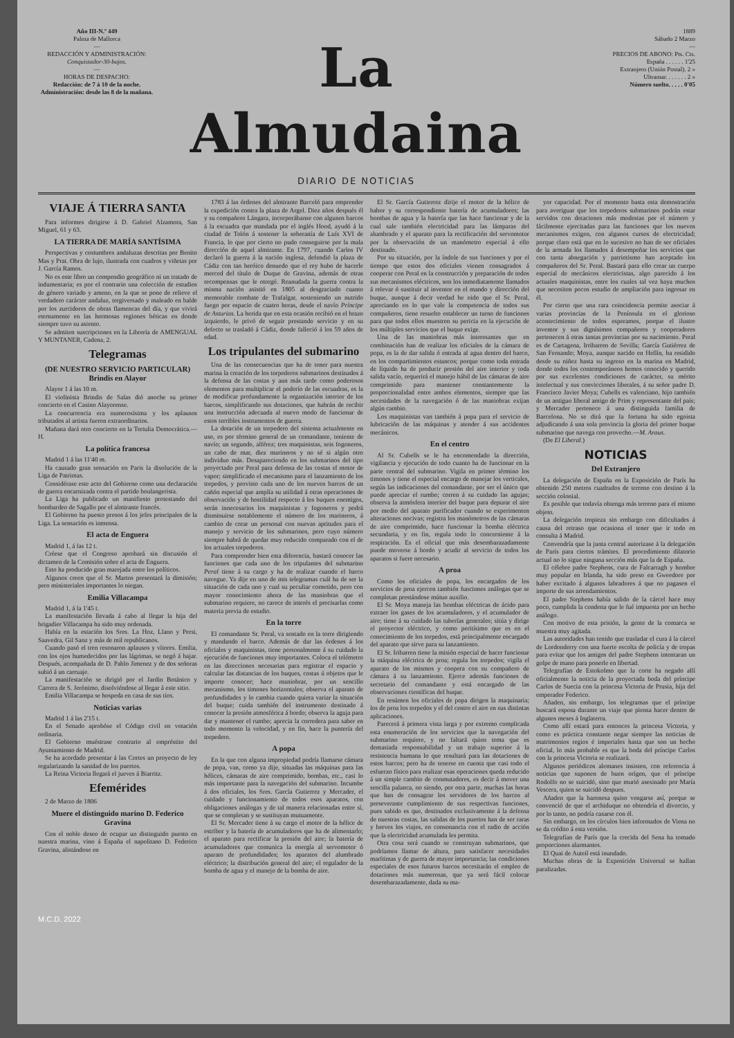Año III-N.º 449
Palma de Mallorca
—
REDACCIÓN Y ADMINISTRACIÓN:
Conquistador-30-bajos.
—
HORAS DE DESPACHO:
Redacción: de 7 á 10 de la noche.
Administración: desde las 8 de la mañana.
La Almudaina
DIARIO DE NOTICIAS
1889
Sábado 2 Marzo
—
PRECIOS DE ABONO: Pts. Cts.
España . . . . . . 1'25
Extranjero (Unión Postal). 2 »
Ultramar. . . . . . . 2 »
Número suelto. . . . . 0'05
VIAJE Á TIERRA SANTA
Para informes dirigirse á D. Gabriel Alzamora, San Miguel, 61 y 63.
LA TIERRA DE MARÍA SANTÍSIMA
Perspectivas y costumbres andaluzas descritas por Benito Mas y Prat. Obra de lujo, ilustrada con cuadros y viñetas por J. García Ramos.
No es este libro un compendio geográfico ni un tratado de indumentaria; es por el contrario una colección de estudios de género variado y ameno, en la que se pone de relieve el verdadero carácter andaluz, tergiversado y maleado en balde por los zurcidores de obras flamencas del día, y que vivirá eternamente en las hermosas regiones béticas en donde siempre tuvo su asiento.
Se admiten suscripciones en la Librería de AMENGUAL Y MUNTANER, Cadena, 2.
Telegramas
(DE NUESTRO SERVICIO PARTICULAR)
Brindis en Alayor
Alayor 1 á las 10 m.
El violinista Brindis de Salas dió anoche su primer concierto en el Casino Alayorense.
La concurrencia era numerosísima y los aplausos tributados al artista fueron extraordinarios.
Mañana dará otro concierto en la Tertulia Democrática.—H.
La política francesa
Madrid 1 á las 11'40 m.
Ha causado gran sensación en Paris la disolución de la Liga de Patriotas.
Considérase este acto del Gobierno como una declaración de guerra encarnizada contra el partido boulangerista.
La Liga ha publicado un manifiesto protestando del bombardeo de Sagallo por el almirante francés.
El Gobierno ha puesto presos á los jefes principales de la Liga. La sensación es inmensa.
El acta de Enguera
Madrid 1, á las 12 t.
Créese que el Congreso aprobará sin discusión el dictamen de la Comisión sobre el acta de Enguera.
Esto ha producido gran marejada entre los políticos.
Algunos creen que el Sr. Martos presentará la dimisión; pero ministeriales importantes lo niegan.
Emilia Villacampa
Madrid 1, á la 1'45 t.
La manifestación llevada á cabo al llegar la hija del brigadier Villacampa ha sido muy ordenada.
Había en la estación los Sres. La Hoz, Llano y Persi, Saavedra, Gil Sanz y más de mil republicanos.
Cuando pasó el tren resonaron aplausos y vítores. Emilia, con los ojos humedecidos por las lágrimas, se negó á bajar. Después, acompañada de D. Pablo Jimenez y de dos señoras subió á un carruaje.
La manifestación se dirigió por el Jardin Botánico y Carrera de S. Jerónimo, disolviéndose al llegar á este sitio.
Emilia Villacampa se hospeda en casa de sus tíos.
Noticias varias
Madrid 1 á las 2'15 t.
En el Senado aprobóse el Código civil en votación ordinaria.
El Gobierno muéstrase contrario al empréstito del Ayuntamiento de Madrid.
Se ha acordado presentar á las Cortes un proyecto de ley regularizando la sanidad de los puertos.
La Reina Victoria llegará el jueves á Biarritz.
Efemérides
2 de Marzo de 1806
Muere el distinguido marino D. Federico Gravina
Con el noble deseo de ocupar un distinguido puesto en nuestra marina, vino á España el napolitano D. Federico Gravina, alistándose en
1783 á las órdenes del almirante Barceló para emprender la expedición contra la plaza de Argel. Diez años después él y su compañero Lángara, incorporábanse con algunos barcos á la escuadra que mandada por el inglés Hood, ayudó á la ciudad de Tolón á sostener la soberanía de Luís XVI de Francia, lo que por cierto no pudo conseguirse por la mala dirección de aquel almirante. En 1797, cuando Carlos IV declaró la guerra á la nación inglesa, defendió la plaza de Cádiz con tan heróico denuedo que el rey hubo de hacerle merced del título de Duque de Gravina, además de otras recompensas que le otorgó. Reanudada la guerra contra la misma nación asistió en 1805 al desgraciado cuanto memorable combate de Trafalgar, sosteniendo un nutrido fuego por espacio de cuatro horas, desde el navío Príncipe de Asturias. La herida que en esta ocasión recibió en el brazo izquierdo, le privó de seguir prestando servicio y en su defecto se trasladó á Cádiz, donde falleció á los 59 años de edad.
Los tripulantes del submarino
Una de las consecuencias que ha de tener para nuestra marina la creación de los torpederos submarinos destinados á la defensa de las costas y aun más tarde como poderosos elementos para multiplicar el poderío de las escuadras, es la de modificar profundamente la organización interior de los barcos, simplificando sus dotaciones, que habrán de recibir una instrucción adecuada al nuevo modo de funcionar de estos terribles instrumentos de guerra.
La dotación de un torpedero del sistema actualmente en uso, es por término general de un comandante, teniente de navío; un segundo, alférez; tres maquinistas, seis fogoneros, un cabo de mar, diez marineros y no sé si algún otro individuo más. Desapareciendo en los submarinos del tipo proyectado por Peral para defensa de las costas el motor de vapor; simplificado el mecanismo para el lanzamiento de los torpedos, y provisto cada uno de los nuevos barcos de un cañón especial que amplía su utilidad á otras operaciones de observación y de hostilidad respecto á los buques enemigos, serán innecesarios los maquinistas y fogoneros y podrá disminuirse notablemente el número de los marineros, á cambio de crear un personal con nuevas aptitudes para el manejo y servicio de los submarinos, pero cuyo número siempre habrá de quedar muy reducido comparado con el de los actuales torpederos.
Para comprender bien esta diferencia, bastará conocer las funciones que cada uno de los tripulantes del submarino Peral tiene á su cargo y ha de realizar cuando el barco navegue. Ya dije en uno de mis telegramas cuál ha de ser la situación de cada uno y cual su peculiar cometido, pero con mayor conocimiento ahora de las maniobras que el submarino requiere, no carece de interés el precisarlas como materia previa de estudio.
En la torre
El comandante Sr. Peral, va sentado en la torre dirigiendo y mandando el barco. Además de dar las órdenes á los oficiales y maquinistas, tiene personalmente á su cuidado la ejecución de funciones muy importantes. Coloca el telémetro en las direcciones necesarias para registrar el espacio y calcular las distancias de los buques, costas ú objetos que le importe conocer; hace maniobrar, por un sencillo mecanismo, los timones horizontales; observa el aparato de profundidades y lo cambia cuando quiera variar la situación del buque; cuida también del instrumento destinado á conocer la presión atmosférica á bordo; observa la aguja para dar y mantener el rumbo; aprecia la corredera para saber en todo momento la velocidad, y en fin, hace la puntería del torpedero.
A popa
En la que con alguna impropiedad podría llamarse cámara de popa, van, como ya dije, situadas las máquinas para las hélices, cámaras de aire comprimido, bombas, etc., casi lo más importante para la navegación del submarino. Incumbe á dos oficiales, los Sres. García Gutierrez y Mercader, el cuidado y funcionamiento de todos esos aparatos, con obligaciones análogas y de tal manera relacionadas entre sí, que se completan y se sustituyan mutuamente.
El Sr. Mercader tiene á su cargo el motor de la hélice de estribor y la batería de acumuladores que ha de alimentarlo; el aparato para rectificar la presión del aire; la batería de acumuladores que comunica la energía al servomotor ó aparato de profundidades; los aparatos del alumbrado eléctrico; la distribución general del aire; el regulador de la bomba de agua y el manejo de la bomba de aire.
El Sr. García Gutierrez dirije el motor de la hélice de babor y su correspondiente batería de acumuladores; las bombas de agua y la batería que las hace funcionar y de la cual sale también electricidad para las lámparas del alumbrado y el aparato para la rectificación del servomotor por la observación de un manómetro especial á ello destinado.
Por su situación, por la índole de sus funciones y por el tiempo que estos dos oficiales vienen consagrados á cooperar con Peral en la construcción y preparación de todos sus mecanismos eléctricos, son los inmediatamente llamados á relevar ó sustituir al inventor en el mando y dirección del buque, aunque á decir verdad he oido que el Sr. Peral, apreciando en lo que vale la competencia de todos sus compañeros, tiene resuelto establecer un turno de funciones para que todos ellos muestren su pericia en la ejecución de los múltiples servicios que el buque exige.
Una de las maniobras más interesantes que en combinación han de realizar los oficiales de la cámara de popa, es la de dar salida ó entrada al agua dentro del barco, en los compartimientos estancos; porque como toda entrada de líquido ha de producir presión del aire interior y toda salida vacío, requerirá el manejo hábil de las cámaras de aire comprimido para mantener constantemente la proporcionalidad entre ambos elementos, siempre que las necesidades de la navegación ó de las maniobras exijan algún cambio.
Los maquinistas van también á popa para el servicio de lubricación de las máquinas y atender á sus accidentes mecánicos.
En el centro
Al Sr. Cubells se le ha encomendado la dirección, vigilancia y ejecución de todo cuanto ha de funcionar en la parte central del submarino. Vigila en primer término los timones y tiene el especial encargo de manejar los verticales, según las indicaciones del comandante, por ser el único que puede apreciar el rumbo; corren á su cuidado las agujas; observa la atmósfera interior del buque para depurar el aire por medio del aparato purificador cuando se experimenten alteraciones nocivas; registra los manómetros de las cámaras de aire comprimido, hace funcionar la bomba eléctrica secundaria, y en fin, regula todo lo concerniente á la respiración. Es el oficial que más desembarazadamente puede moverse á bordo y acudir al servicio de todos los aparatos si fuere necesario.
A proa
Como los oficiales de popa, los encargados de los servicios de proa ejercen también funciones análogas que se completan prestándose mútuo auxilio.
El Sr. Moya maneja las bombas eléctricas de ácido para extraer los gases de los acumuladores, y el acumulador de aire; tiene á su cuidado las tuberías generales; sitúa y dirige el proyector eléctrico, y como peritísimo que es en el conocimiento de los torpedos, está principalmente encargado del aparato que sirve para su lanzamiento.
El Sr. Iribarren tiene la misión especial de hacer funcionar la máquina eléctrica de proa; regula los torpedos; vigila el aparato de los mismos y coopera con su compañero de cámara á su lanzamiento. Ejerce además funciones de secretario del comandante y está encargado de las observaciones científicas del buque.
En resúmen los oficiales de popa dirigen la maquinaria; los de proa los torpedos y el del centro el aire en sus distintas aplicaciones.
Parecerá á primera vista larga y por extremo complicada esta enumeración de los servicios que la navegación del submarino requiere, y no faltará quien tema que es demasiada responsabilidad y un trabajo superior á la resistencia humana lo que resultará para las dotaciones de estos barcos; pero ha de tenerse en cuenta que casi todo el esfuerzo físico para realizar esas operaciones queda reducido á un simple cambio de conmutadores, es decir á mover una sencilla palanca, no siendo, por otra parte, muchas las horas que han de consagrar los servidores de los barcos al perseverante cumplimiento de sus respectivas funciones, pues sabido es que, destinados exclusivamente á la defensa de nuestras costas, las salidas de los puertos han de ser raras y breves los viajes, en consonancia con el radio de acción que la electricidad acumulada les permita.
Otra cosa será cuando se construyan submarinos, que podríamos llamar de altura, para satisfacer necesidades marítimas y de guerra de mayor importancia; las condiciones especiales de esos futuros barcos necesitarán el empleo de dotaciones más numerosas, que ya será fácil colocar desembarazadamente, dada su ma-
yor capacidad. Por el momento basta esta demostración para averiguar que los torpederos submarinos podrán estar servidos con dotaciones más modestas por el número y fácilmente ejercitadas para las funciones que los nuevos mecanismos exigen, con algunos cursos de electricidad; porque claro está que en lo sucesivo no han de ser oficiales de la armada los llamados á desempeñar los servicios que con tanta abnegación y patriotismo han aceptado los compañeros del Sr. Peral. Bastará para ello crear un cuerpo especial de mecánicos electricistas, algo parecido á los actuales maquinistas, entre los cuales tal vez haya muchos que necesiten pocos estudio de ampliación para ingresar en él.
Por cierto que una rara coincidencia permite asociar á varias provincias de la Península en el glorioso acontecimiento de todos esperamos, porque el ilustre inventor y sus dignísimos compañeros y cooperadores pertenecen á otras tantas provincias por su nacimiento. Peral es de Cartagena, Irribarren de Sevilla; García Gutiérrez de San Fernando; Moya, aunque nacido en Hellín, ha residido desde su niñez hasta su ingreso en la marina en Madrid, donde todos los contemporáneos hemos conocido y querido por sus excelentes condiciones de carácter, su mérito intelectual y sus convicciones liberales, á su señor padre D. Francisco Javier Moya; Cubells es valenciano, hijo también de un antiguo liberal amigo de Prim y representante del país; y Mercader pertenece á una distinguida familia de Barcelona. No se dirá que la fortuna ha sido egoista adjudicando á una sola provincia la gloria del primer buque submarino que navega con provecho.—M. Araus.
(De El Liberal.)
NOTICIAS
Del Extranjero
La delegación de España en la Exposición de París ha obtenido 250 metros cuadrados de terreno con destino á la sección colonial.
Es posible que todavía obtenga más terreno para el mismo objeto.
La delegación tropieza sin embargo con dificultades á causa del retraso que ocasiona el tener que ir todo en consulta á Madrid.
Convendría que la junta central autorizase á la delegación de París para ciertos trámites. El procedimiento dilatorio actual no lo sigue ninguna sección más que la de España.
El célebre padre Stephens, cura de Falcarragh y hombre muy popular en Irlanda, ha sido preso en Gweedore por haber excitado á algunos labradores á que no pagasen el importe de sus arrendamientos.
El padre Stephens había salido de la cárcel hace muy poco, cumplida la condena que le fué impuesta por un hecho análogo.
Con motivo de esta prisión, la gente de la comarca se muestra muy agitada.
Las autoridades han tenido que trasladar el cura á la cárcel de Lordonderry con una fuerte escolta de policía y de tropas para evitar que los amigos del padre Stephens intentaran un golpe de mano para ponerle en libertad.
Telegrafían de Estokolmo que la corte ha negado allí oficialmente la noticia de la proyectada boda del príncipe Carlos de Suecia con la princesa Victoria de Prusia, hija del emperador Federico.
Añaden, sin embargo, los telegramas que el príncipe buscará esposa durante un viaje que piensa hacer dentro de algunos meses á Inglaterra.
Como allí estará para entonces la princesa Victoria, y como es práctica constante negar siempre las noticias de matrimonios regios é imperiales hasta que son un hecho oficial, lo más probable es que la boda del príncipe Carlos con la princesa Victoria se realizará.
Algunos periódicos alemanes insisten, con referencia á noticias que suponen de buen orígen, que el príncipe Rodolfo no se suicidó, sino que murió asesinado por María Vescera, quien se suicidó despues.
Añaden que la baronesa quiso vengarse así, porque se convenció de que el archiduque no obtendría el divorcio, y por lo tanto, no podría casarse con él.
Sin embargo, en los círculos bien informados de Viena no se da crédito á esta versión.
Telegrafían de París que la crecida del Sena ha tomado proporciones alarmantes.
El Quai de Auteil está inundado.
Muchas obras de la Exposición Universal se hallan paralizadas.
M.C.D. 2022